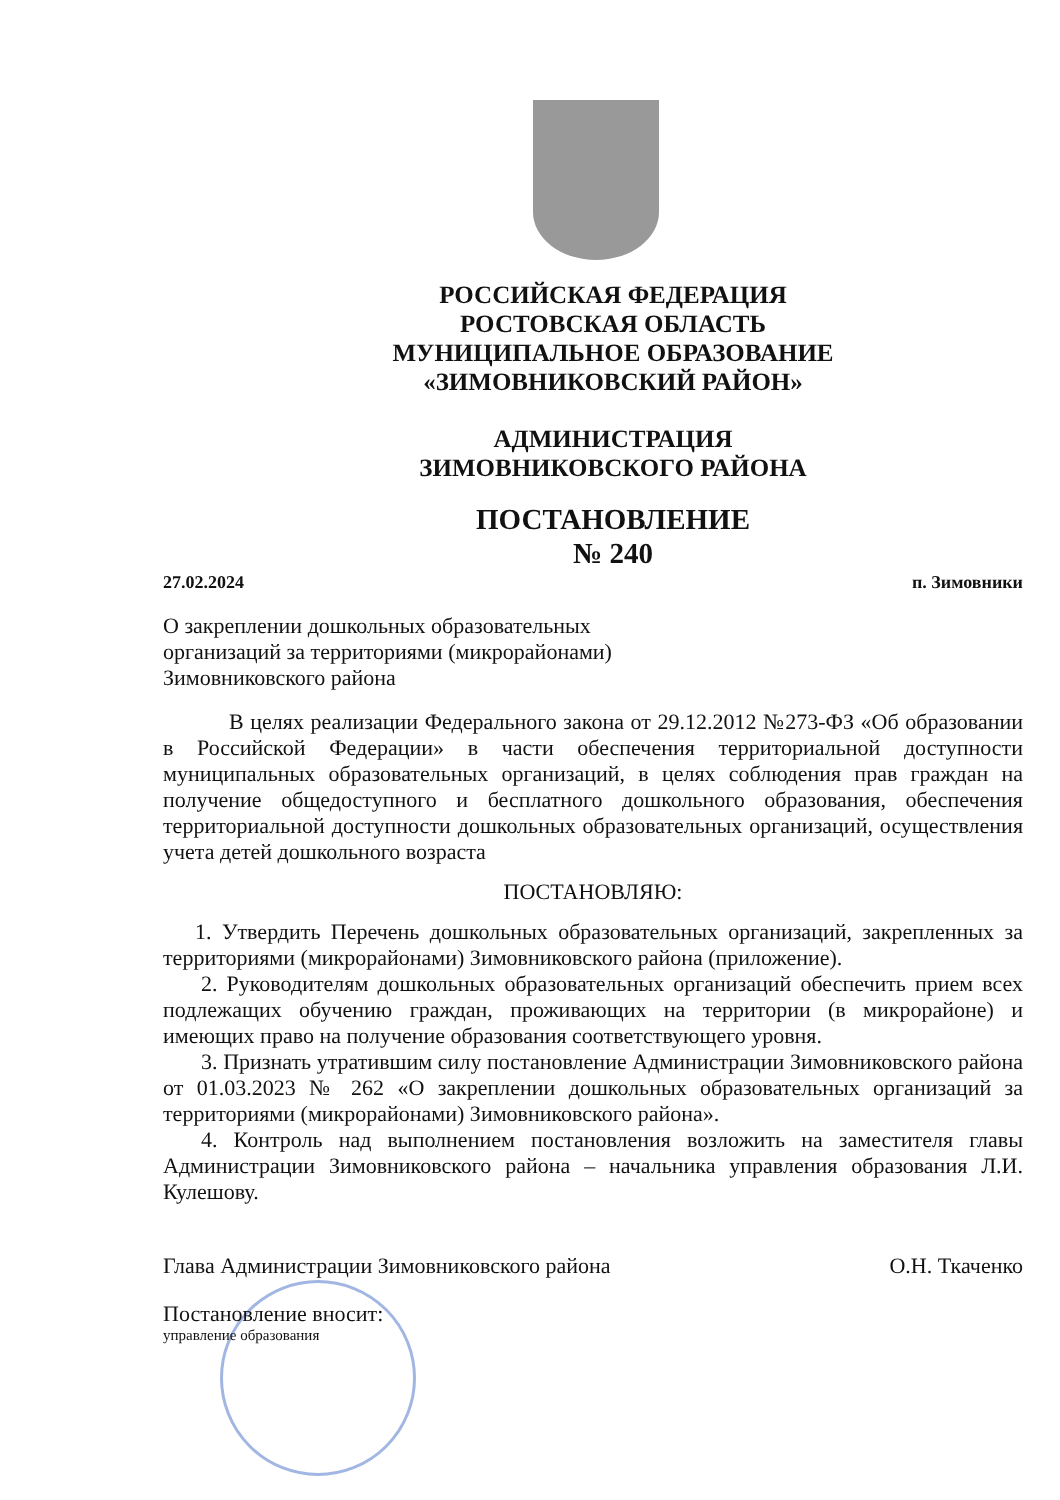РОССИЙСКАЯ ФЕДЕРАЦИЯ
РОСТОВСКАЯ ОБЛАСТЬ
МУНИЦИПАЛЬНОЕ ОБРАЗОВАНИЕ
«ЗИМОВНИКОВСКИЙ РАЙОН»
АДМИНИСТРАЦИЯ
ЗИМОВНИКОВСКОГО РАЙОНА
ПОСТАНОВЛЕНИЕ
№ 240
27.02.2024 п. Зимовники
О закреплении дошкольных образовательных
организаций за территориями (микрорайонами)
Зимовниковского района
В целях реализации Федерального закона от 29.12.2012 №273-ФЗ «Об образовании в Российской Федерации» в части обеспечения территориальной доступности муниципальных образовательных организаций, в целях соблюдения прав граждан на получение общедоступного и бесплатного дошкольного образования, обеспечения территориальной доступности дошкольных образовательных организаций, осуществления учета детей дошкольного возраста
ПОСТАНОВЛЯЮ:
1. Утвердить Перечень дошкольных образовательных организаций, закрепленных за территориями (микрорайонами) Зимовниковского района (приложение).
2. Руководителям дошкольных образовательных организаций обеспечить прием всех подлежащих обучению граждан, проживающих на территории (в микрорайоне) и имеющих право на получение образования соответствующего уровня.
3. Признать утратившим силу постановление Администрации Зимовниковского района от 01.03.2023 № 262 «О закреплении дошкольных образовательных организаций за территориями (микрорайонами) Зимовниковского района».
4. Контроль над выполнением постановления возложить на заместителя главы Администрации Зимовниковского района – начальника управления образования Л.И. Кулешову.
Глава Администрации Зимовниковского района О.Н. Ткаченко
Постановление вносит:
управление образования